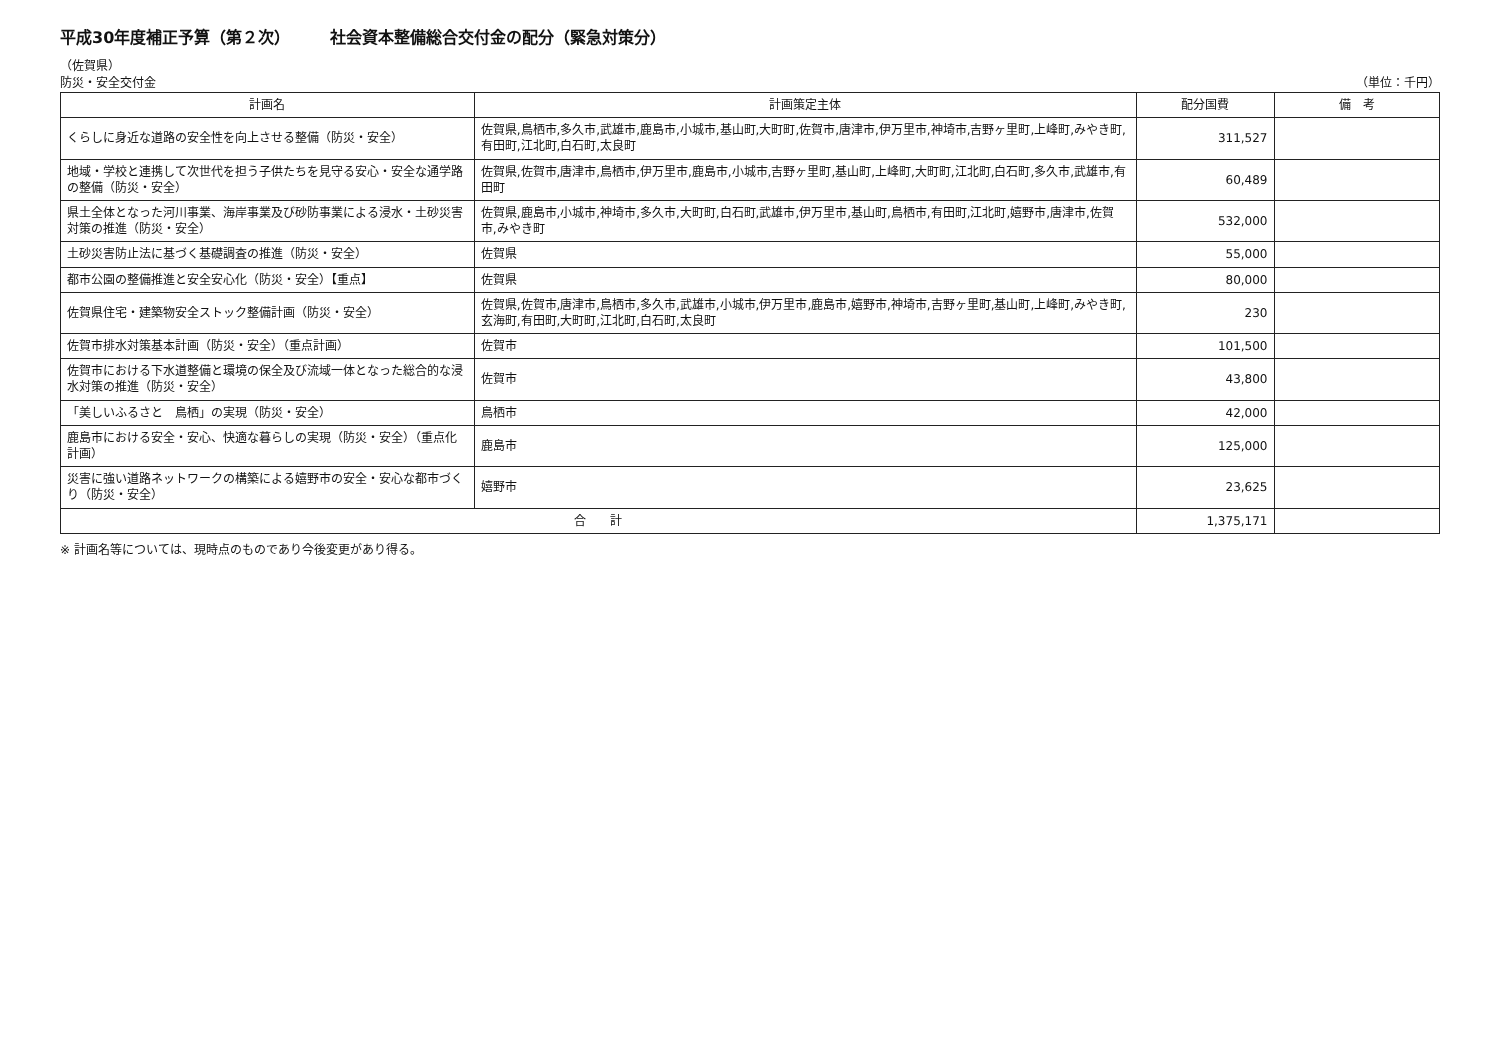平成30年度補正予算（第２次） 社会資本整備総合交付金の配分（緊急対策分）
（佐賀県）
防災・安全交付金
（単位：千円）
| 計画名 | 計画策定主体 | 配分国費 | 備 考 |
| --- | --- | --- | --- |
| くらしに身近な道路の安全性を向上させる整備（防災・安全） | 佐賀県,鳥栖市,多久市,武雄市,鹿島市,小城市,基山町,大町町,佐賀市,唐津市,伊万里市,神埼市,吉野ヶ里町,上峰町,みやき町,有田町,江北町,白石町,太良町 | 311,527 | |
| 地域・学校と連携して次世代を担う子供たちを見守る安心・安全な通学路の整備（防災・安全） | 佐賀県,佐賀市,唐津市,鳥栖市,伊万里市,鹿島市,小城市,吉野ヶ里町,基山町,上峰町,大町町,江北町,白石町,多久市,武雄市,有田町 | 60,489 | |
| 県土全体となった河川事業、海岸事業及び砂防事業による浸水・土砂災害対策の推進（防災・安全） | 佐賀県,鹿島市,小城市,神埼市,多久市,大町町,白石町,武雄市,伊万里市,基山町,鳥栖市,有田町,江北町,嬉野市,唐津市,佐賀市,みやき町 | 532,000 | |
| 土砂災害防止法に基づく基礎調査の推進（防災・安全） | 佐賀県 | 55,000 | |
| 都市公園の整備推進と安全安心化（防災・安全）【重点】 | 佐賀県 | 80,000 | |
| 佐賀県住宅・建築物安全ストック整備計画（防災・安全） | 佐賀県,佐賀市,唐津市,鳥栖市,多久市,武雄市,小城市,伊万里市,鹿島市,嬉野市,神埼市,吉野ヶ里町,基山町,上峰町,みやき町,玄海町,有田町,大町町,江北町,白石町,太良町 | 230 | |
| 佐賀市排水対策基本計画（防災・安全）（重点計画） | 佐賀市 | 101,500 | |
| 佐賀市における下水道整備と環境の保全及び流域一体となった総合的な浸水対策の推進（防災・安全） | 佐賀市 | 43,800 | |
| 「美しいふるさと 鳥栖」の実現（防災・安全） | 鳥栖市 | 42,000 | |
| 鹿島市における安全・安心、快適な暮らしの実現（防災・安全）（重点化計画） | 鹿島市 | 125,000 | |
| 災害に強い道路ネットワークの構築による嬉野市の安全・安心な都市づくり（防災・安全） | 嬉野市 | 23,625 | |
| 合 計 | | 1,375,171 | |
※ 計画名等については、現時点のものであり今後変更があり得る。